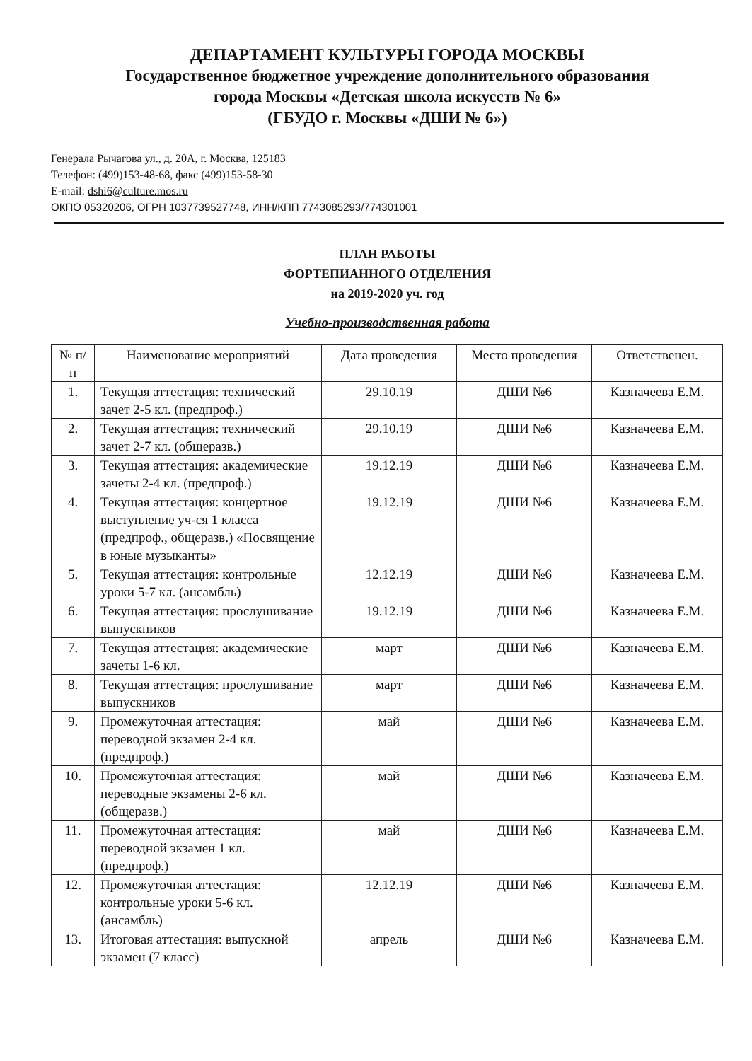ДЕПАРТАМЕНТ КУЛЬТУРЫ ГОРОДА МОСКВЫ
Государственное бюджетное учреждение дополнительного образования
города Москвы «Детская школа искусств № 6»
(ГБУДО г. Москвы «ДШИ № 6»)
Генерала Рычагова ул., д. 20А, г. Москва, 125183
Телефон: (499)153-48-68, факс (499)153-58-30
E-mail: dshi6@culture.mos.ru
ОКПО 05320206, ОГРН 1037739527748, ИНН/КПП 7743085293/774301001
ПЛАН РАБОТЫ
ФОРТЕПИАННОГО ОТДЕЛЕНИЯ
на 2019-2020 уч. год
Учебно-производственная работа
| № п/п | Наименование мероприятий | Дата проведения | Место проведения | Ответственен. |
| --- | --- | --- | --- | --- |
| 1. | Текущая аттестация: технический зачет 2-5 кл. (предпроф.) | 29.10.19 | ДШИ №6 | Казначеева Е.М. |
| 2. | Текущая аттестация: технический зачет 2-7 кл. (общеразв.) | 29.10.19 | ДШИ №6 | Казначеева Е.М. |
| 3. | Текущая аттестация: академические зачеты 2-4 кл. (предпроф.) | 19.12.19 | ДШИ №6 | Казначеева Е.М. |
| 4. | Текущая аттестация: концертное выступление уч-ся 1 класса (предпроф., общеразв.) «Посвящение в юные музыканты» | 19.12.19 | ДШИ №6 | Казначеева Е.М. |
| 5. | Текущая аттестация: контрольные уроки 5-7 кл. (ансамбль) | 12.12.19 | ДШИ №6 | Казначеева Е.М. |
| 6. | Текущая аттестация: прослушивание выпускников | 19.12.19 | ДШИ №6 | Казначеева Е.М. |
| 7. | Текущая аттестация: академические зачеты 1-6 кл. | март | ДШИ №6 | Казначеева Е.М. |
| 8. | Текущая аттестация: прослушивание выпускников | март | ДШИ №6 | Казначеева Е.М. |
| 9. | Промежуточная аттестация: переводной экзамен 2-4 кл. (предпроф.) | май | ДШИ №6 | Казначеева Е.М. |
| 10. | Промежуточная аттестация: переводные экзамены 2-6 кл. (общеразв.) | май | ДШИ №6 | Казначеева Е.М. |
| 11. | Промежуточная аттестация: переводной экзамен 1 кл. (предпроф.) | май | ДШИ №6 | Казначеева Е.М. |
| 12. | Промежуточная аттестация: контрольные уроки 5-6 кл. (ансамбль) | 12.12.19 | ДШИ №6 | Казначеева Е.М. |
| 13. | Итоговая аттестация: выпускной экзамен (7 класс) | апрель | ДШИ №6 | Казначеева Е.М. |